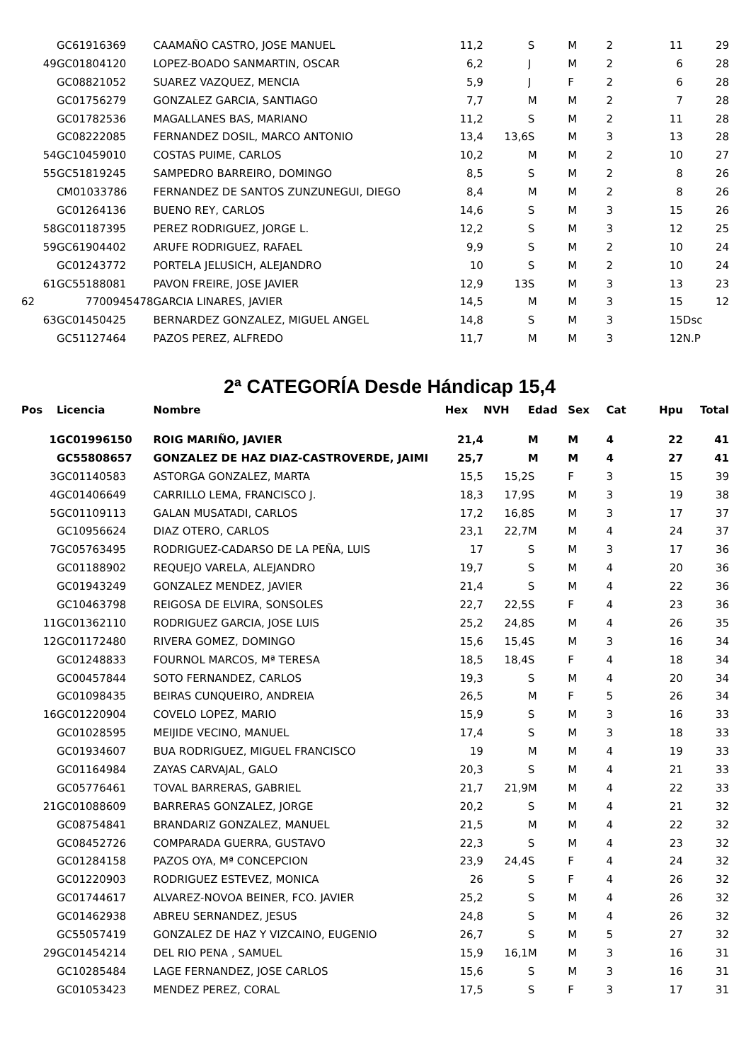| | GC61916369 | CAAMAÑO CASTRO, JOSE MANUEL | 11,2 | | S | M | 2 | 11 | 29 |
| 49 | GC01804120 | LOPEZ-BOADO SANMARTIN, OSCAR | 6,2 | | J | M | 2 | 6 | 28 |
| | GC08821052 | SUAREZ VAZQUEZ, MENCIA | 5,9 | | J | F | 2 | 6 | 28 |
| | GC01756279 | GONZALEZ GARCIA, SANTIAGO | 7,7 | | M | M | 2 | 7 | 28 |
| | GC01782536 | MAGALLANES BAS, MARIANO | 11,2 | | S | M | 2 | 11 | 28 |
| | GC08222085 | FERNANDEZ DOSIL, MARCO ANTONIO | 13,4 | 13,6 | S | M | 3 | 13 | 28 |
| 54 | GC10459010 | COSTAS PUIME, CARLOS | 10,2 | | M | M | 2 | 10 | 27 |
| 55 | GC51819245 | SAMPEDRO BARREIRO, DOMINGO | 8,5 | | S | M | 2 | 8 | 26 |
| | CM01033786 | FERNANDEZ DE SANTOS ZUNZUNEGUI, DIEGO | 8,4 | | M | M | 2 | 8 | 26 |
| | GC01264136 | BUENO REY, CARLOS | 14,6 | | S | M | 3 | 15 | 26 |
| 58 | GC01187395 | PEREZ RODRIGUEZ, JORGE L. | 12,2 | | S | M | 3 | 12 | 25 |
| 59 | GC61904402 | ARUFE RODRIGUEZ, RAFAEL | 9,9 | | S | M | 2 | 10 | 24 |
| | GC01243772 | PORTELA JELUSICH, ALEJANDRO | 10 | | S | M | 2 | 10 | 24 |
| 61 | GC55188081 | PAVON FREIRE, JOSE JAVIER | 12,9 | 13 | S | M | 3 | 13 | 23 |
| 62 | 7700945478 | GARCIA LINARES, JAVIER | 14,5 | | M | M | 3 | 15 | 12 |
| 63 | GC01450425 | BERNARDEZ GONZALEZ, MIGUEL ANGEL | 14,8 | | S | M | 3 | 15 | Dsc |
| | GC51127464 | PAZOS PEREZ, ALFREDO | 11,7 | | M | M | 3 | 12 | N.P |
2ª CATEGORÍA Desde Hándicap 15,4
| Pos | Licencia | Nombre | Hex | NVH | Edad | Sex | Cat | Hpu | Total |
| --- | --- | --- | --- | --- | --- | --- | --- | --- | --- |
| 1 | GC01996150 | ROIG MARIÑO, JAVIER | 21,4 | | M | M | 4 | 22 | 41 |
| | GC55808657 | GONZALEZ DE HAZ DIAZ-CASTROVERDE, JAIMI | 25,7 | | M | M | 4 | 27 | 41 |
| 3 | GC01140583 | ASTORGA GONZALEZ, MARTA | 15,5 | 15,2 | S | F | 3 | 15 | 39 |
| 4 | GC01406649 | CARRILLO LEMA, FRANCISCO J. | 18,3 | 17,9 | S | M | 3 | 19 | 38 |
| 5 | GC01109113 | GALAN MUSATADI, CARLOS | 17,2 | 16,8 | S | M | 3 | 17 | 37 |
| | GC10956624 | DIAZ OTERO, CARLOS | 23,1 | 22,7 | M | M | 4 | 24 | 37 |
| 7 | GC05763495 | RODRIGUEZ-CADARSO DE LA PEÑA, LUIS | 17 | | S | M | 3 | 17 | 36 |
| | GC01188902 | REQUEJO VARELA, ALEJANDRO | 19,7 | | S | M | 4 | 20 | 36 |
| | GC01943249 | GONZALEZ MENDEZ, JAVIER | 21,4 | | S | M | 4 | 22 | 36 |
| | GC10463798 | REIGOSA DE ELVIRA, SONSOLES | 22,7 | 22,5 | S | F | 4 | 23 | 36 |
| 11 | GC01362110 | RODRIGUEZ GARCIA, JOSE LUIS | 25,2 | 24,8 | S | M | 4 | 26 | 35 |
| 12 | GC01172480 | RIVERA GOMEZ, DOMINGO | 15,6 | 15,4 | S | M | 3 | 16 | 34 |
| | GC01248833 | FOURNOL MARCOS, Mª TERESA | 18,5 | 18,4 | S | F | 4 | 18 | 34 |
| | GC00457844 | SOTO FERNANDEZ, CARLOS | 19,3 | | S | M | 4 | 20 | 34 |
| | GC01098435 | BEIRAS CUNQUEIRO, ANDREIA | 26,5 | | M | F | 5 | 26 | 34 |
| 16 | GC01220904 | COVELO LOPEZ, MARIO | 15,9 | | S | M | 3 | 16 | 33 |
| | GC01028595 | MEIJIDE VECINO, MANUEL | 17,4 | | S | M | 3 | 18 | 33 |
| | GC01934607 | BUA RODRIGUEZ, MIGUEL FRANCISCO | 19 | | M | M | 4 | 19 | 33 |
| | GC01164984 | ZAYAS CARVAJAL, GALO | 20,3 | | S | M | 4 | 21 | 33 |
| | GC05776461 | TOVAL BARRERAS, GABRIEL | 21,7 | 21,9 | M | M | 4 | 22 | 33 |
| 21 | GC01088609 | BARRERAS GONZALEZ, JORGE | 20,2 | | S | M | 4 | 21 | 32 |
| | GC08754841 | BRANDARIZ GONZALEZ, MANUEL | 21,5 | | M | M | 4 | 22 | 32 |
| | GC08452726 | COMPARADA GUERRA, GUSTAVO | 22,3 | | S | M | 4 | 23 | 32 |
| | GC01284158 | PAZOS OYA, Mª CONCEPCION | 23,9 | 24,4 | S | F | 4 | 24 | 32 |
| | GC01220903 | RODRIGUEZ ESTEVEZ, MONICA | 26 | | S | F | 4 | 26 | 32 |
| | GC01744617 | ALVAREZ-NOVOA BEINER, FCO. JAVIER | 25,2 | | S | M | 4 | 26 | 32 |
| | GC01462938 | ABREU SERNANDEZ, JESUS | 24,8 | | S | M | 4 | 26 | 32 |
| | GC55057419 | GONZALEZ DE HAZ Y VIZCAINO, EUGENIO | 26,7 | | S | M | 5 | 27 | 32 |
| 29 | GC01454214 | DEL RIO PENA , SAMUEL | 15,9 | 16,1 | M | M | 3 | 16 | 31 |
| | GC10285484 | LAGE FERNANDEZ, JOSE CARLOS | 15,6 | | S | M | 3 | 16 | 31 |
| | GC01053423 | MENDEZ PEREZ, CORAL | 17,5 | | S | F | 3 | 17 | 31 |